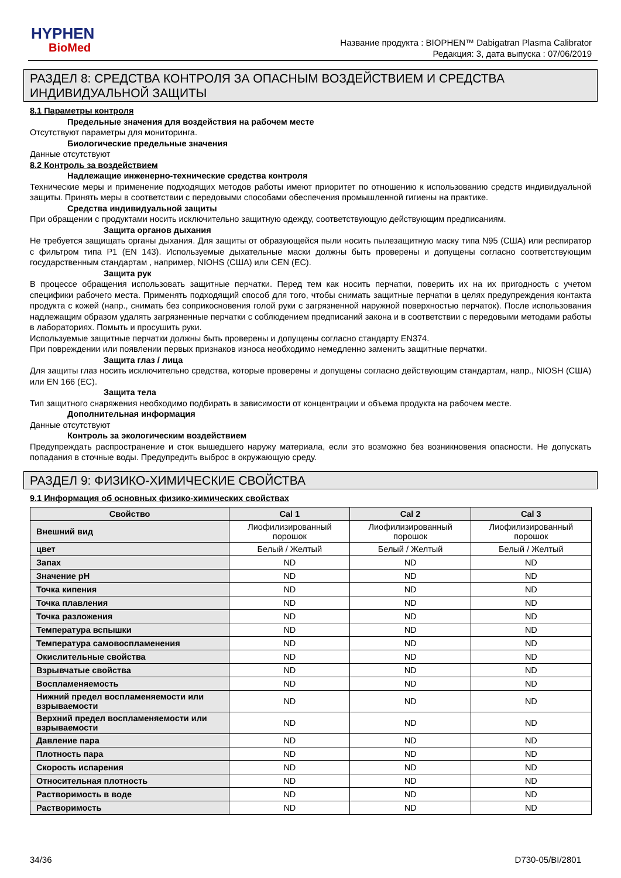HYPHEN
BioMed
Название продукта : BIOPHEN™ Dabigatran Plasma Calibrator
Редакция: 3, дата выпуска : 07/06/2019
РАЗДЕЛ 8: СРЕДСТВА КОНТРОЛЯ ЗА ОПАСНЫМ ВОЗДЕЙСТВИЕМ И СРЕДСТВА ИНДИВИДУАЛЬНОЙ ЗАЩИТЫ
8.1 Параметры контроля
Предельные значения для воздействия на рабочем месте
Отсутствуют параметры для мониторинга.
Биологические предельные значения
Данные отсутствуют
8.2 Контроль за воздействием
Надлежащие инженерно-технические средства контроля
Технические меры и применение подходящих методов работы имеют приоритет по отношению к использованию средств индивидуальной защиты. Принять меры в соответствии с передовыми способами обеспечения промышленной гигиены на практике.
Средства индивидуальной защиты
При обращении с продуктами носить исключительно защитную одежду, соответствующую действующим предписаниям.
Защита органов дыхания
Не требуется защищать органы дыхания. Для защиты от образующейся пыли носить пылезащитную маску типа N95 (США) или респиратор с фильтром типа P1 (EN 143). Используемые дыхательные маски должны быть проверены и допущены согласно соответствующим государственным стандартам , например, NIOHS (США) или CEN (ЕС).
Защита рук
В процессе обращения использовать защитные перчатки. Перед тем как носить перчатки, поверить их на их пригодность с учетом специфики рабочего места. Применять подходящий способ для того, чтобы снимать защитные перчатки в целях предупреждения контакта продукта с кожей (напр., снимать без соприкосновения голой руки с загрязненной наружной поверхностью перчаток). После использования надлежащим образом удалять загрязненные перчатки с соблюдением предписаний закона и в соответствии с передовыми методами работы в лабораториях. Помыть и просушить руки.
Используемые защитные перчатки должны быть проверены и допущены согласно стандарту EN374.
При повреждении или появлении первых признаков износа необходимо немедленно заменить защитные перчатки.
Защита глаз / лица
Для защиты глаз носить исключительно средства, которые проверены и допущены согласно действующим стандартам, напр., NIOSH (США) или EN 166 (ЕС).
Защита тела
Тип защитного снаряжения необходимо подбирать в зависимости от концентрации и объема продукта на рабочем месте.
Дополнительная информация
Данные отсутствуют
Контроль за экологическим воздействием
Предупреждать распространение и сток вышедшего наружу материала, если это возможно без возникновения опасности. Не допускать попадания в сточные воды. Предупредить выброс в окружающую среду.
РАЗДЕЛ 9: ФИЗИКО-ХИМИЧЕСКИЕ СВОЙСТВА
9.1 Информация об основных физико-химических свойствах
| Свойство | Cal 1 | Cal 2 | Cal 3 |
| --- | --- | --- | --- |
| Внешний вид | Лиофилизированный порошок | Лиофилизированный порошок | Лиофилизированный порошок |
| цвет | Белый / Желтый | Белый / Желтый | Белый / Желтый |
| Запах | ND | ND | ND |
| Значение pH | ND | ND | ND |
| Точка кипения | ND | ND | ND |
| Точка плавления | ND | ND | ND |
| Точка разложения | ND | ND | ND |
| Температура вспышки | ND | ND | ND |
| Температура самовоспламенения | ND | ND | ND |
| Окислительные свойства | ND | ND | ND |
| Взрывчатые свойства | ND | ND | ND |
| Воспламеняемость | ND | ND | ND |
| Нижний предел воспламеняемости или взрываемости | ND | ND | ND |
| Верхний предел воспламеняемости или взрываемости | ND | ND | ND |
| Давление пара | ND | ND | ND |
| Плотность пара | ND | ND | ND |
| Скорость испарения | ND | ND | ND |
| Относительная плотность | ND | ND | ND |
| Растворимость в воде | ND | ND | ND |
| Растворимость | ND | ND | ND |
34/36 D730-05/BI/2801